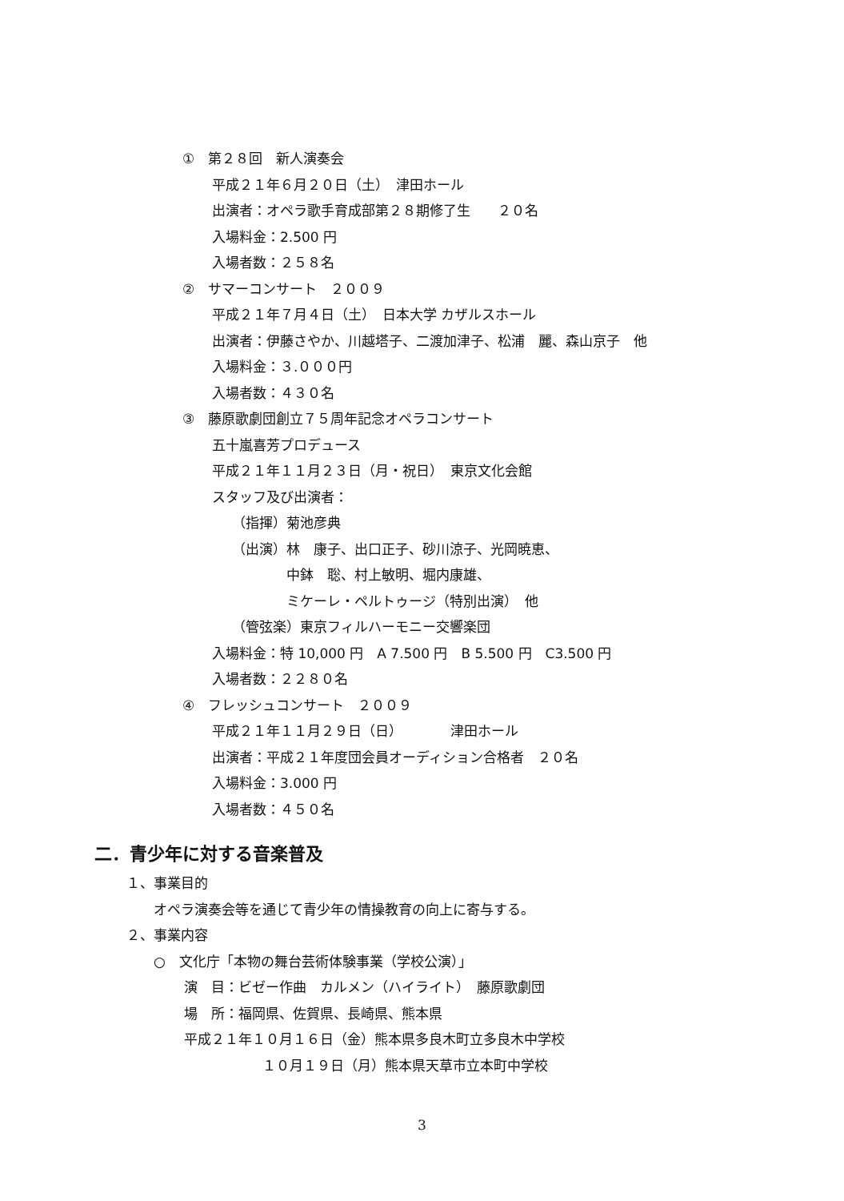①　第２８回　新人演奏会
平成２１年６月２０日（土）　津田ホール
出演者：オペラ歌手育成部第２８期修了生　　２０名
入場料金：2.500 円
入場者数：２５８名
②　サマーコンサート　２００９
平成２１年７月４日（土）　日本大学 カザルスホール
出演者：伊藤さやか、川越塔子、二渡加津子、松浦　麗、森山京子　他
入場料金：３.０００円
入場者数：４３０名
③　藤原歌劇団創立７５周年記念オペラコンサート
五十嵐喜芳プロデュース
平成２１年１１月２３日（月・祝日）　東京文化会館
スタッフ及び出演者：
（指揮）菊池彦典
（出演）林　康子、出口正子、砂川涼子、光岡暁恵、
中鉢　聡、村上敏明、堀内康雄、
ミケーレ・ペルトゥージ（特別出演）　他
（管弦楽）東京フィルハーモニー交響楽団
入場料金：特 10,000 円　A 7.500 円　B 5.500 円　C3.500 円
入場者数：２２８０名
④　フレッシュコンサート　２００９
平成２１年１１月２９日（日）　　　　津田ホール
出演者：平成２１年度団会員オーディション合格者　２０名
入場料金：3.000 円
入場者数：４５０名
二．青少年に対する音楽普及
１、事業目的
オペラ演奏会等を通じて青少年の情操教育の向上に寄与する。
２、事業内容
○　文化庁「本物の舞台芸術体験事業（学校公演）」
演　目：ビゼー作曲　カルメン（ハイライト）　藤原歌劇団
場　所：福岡県、佐賀県、長崎県、熊本県
平成２１年１０月１６日（金）熊本県多良木町立多良木中学校
１０月１９日（月）熊本県天草市立本町中学校
3